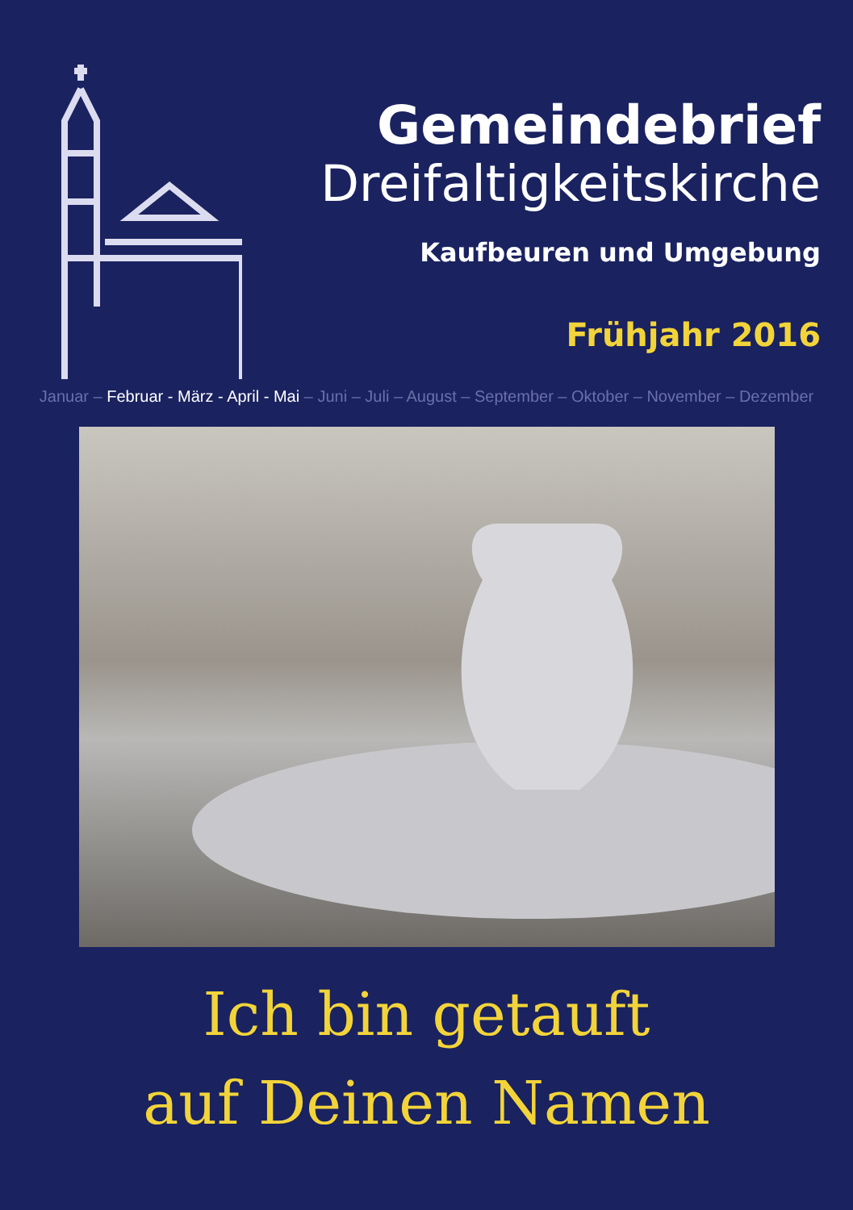Gemeindebrief
Dreifaltigkeitskirche
Kaufbeuren und Umgebung
Frühjahr 2016
Januar – Februar - März - April - Mai – Juni – Juli – August – September – Oktober – November – Dezember
Ich bin getauft
auf Deinen Namen